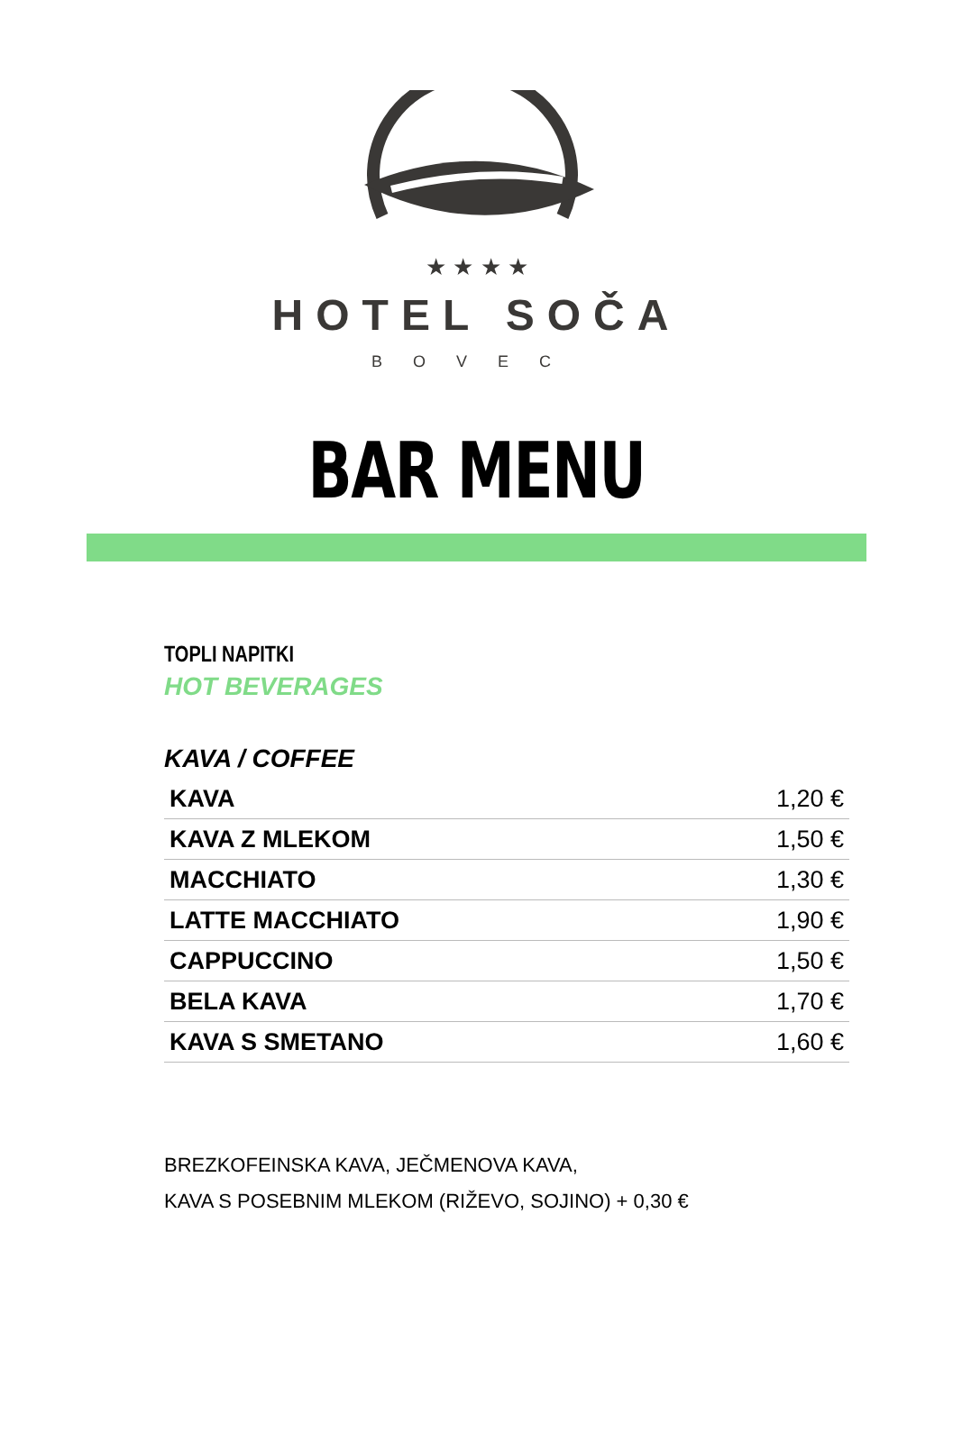★ ★ ★ ★
HOTEL SOČA
BOVEC
BAR MENU
TOPLI NAPITKI
HOT BEVERAGES
KAVA / COFFEE
| KAVA | 1,20 € |
| KAVA Z MLEKOM | 1,50 € |
| MACCHIATO | 1,30 € |
| LATTE MACCHIATO | 1,90 € |
| CAPPUCCINO | 1,50 € |
| BELA KAVA | 1,70 € |
| KAVA S SMETANO | 1,60 € |
BREZKOFEINSKA KAVA, JEČMENOVA KAVA,
KAVA S POSEBNIM MLEKOM (RIŽEVO, SOJINO) + 0,30 €